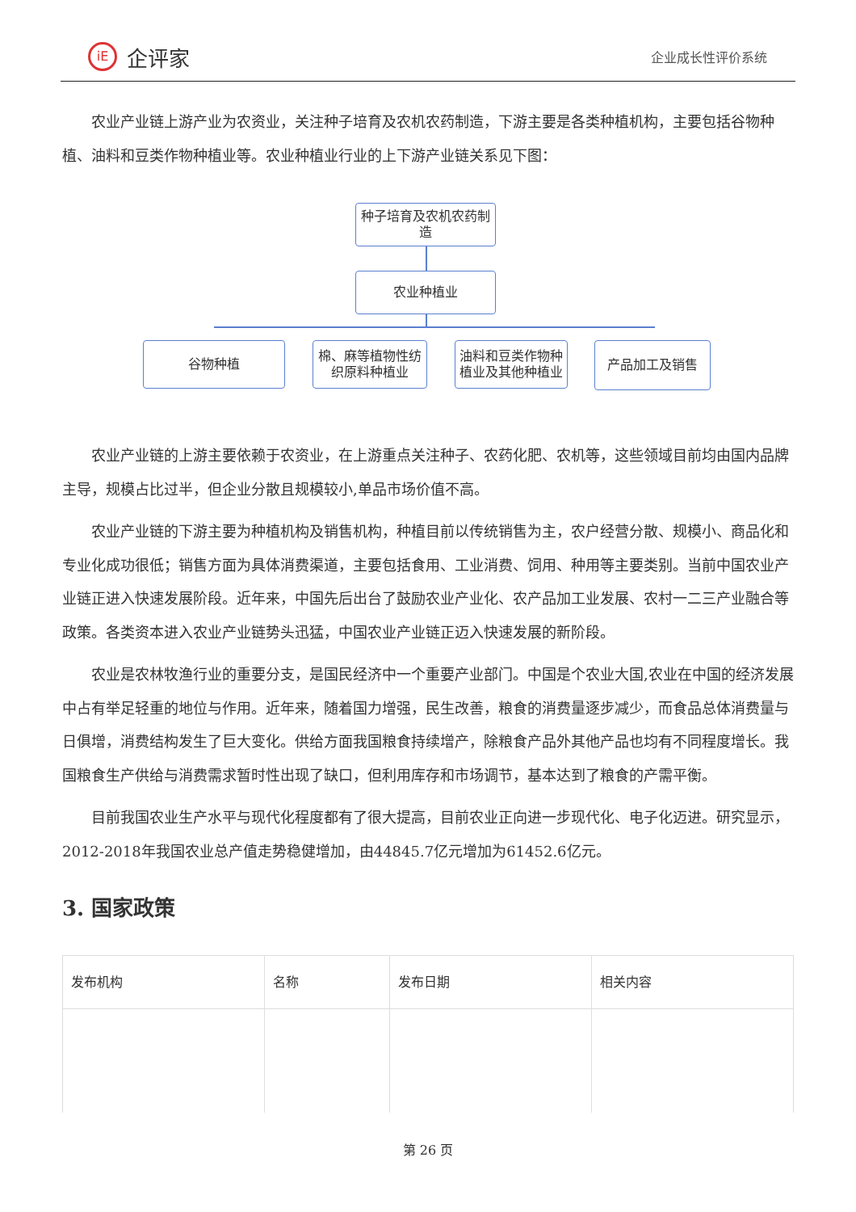iE 企评家
企业成长性评价系统
农业产业链上游产业为农资业，关注种子培育及农机农药制造，下游主要是各类种植机构，主要包括谷物种植、油料和豆类作物种植业等。农业种植业行业的上下游产业链关系见下图：
种子培育及农机农药制造
农业种植业
谷物种植
棉、麻等植物性纺织原料种植业
油料和豆类作物种植业及其他种植业
产品加工及销售
农业产业链的上游主要依赖于农资业，在上游重点关注种子、农药化肥、农机等，这些领域目前均由国内品牌主导，规模占比过半，但企业分散且规模较小,单品市场价值不高。
农业产业链的下游主要为种植机构及销售机构，种植目前以传统销售为主，农户经营分散、规模小、商品化和专业化成功很低；销售方面为具体消费渠道，主要包括食用、工业消费、饲用、种用等主要类别。当前中国农业产业链正进入快速发展阶段。近年来，中国先后出台了鼓励农业产业化、农产品加工业发展、农村一二三产业融合等政策。各类资本进入农业产业链势头迅猛，中国农业产业链正迈入快速发展的新阶段。
农业是农林牧渔行业的重要分支，是国民经济中一个重要产业部门。中国是个农业大国,农业在中国的经济发展中占有举足轻重的地位与作用。近年来，随着国力增强，民生改善，粮食的消费量逐步减少，而食品总体消费量与日俱增，消费结构发生了巨大变化。供给方面我国粮食持续增产，除粮食产品外其他产品也均有不同程度增长。我国粮食生产供给与消费需求暂时性出现了缺口，但利用库存和市场调节，基本达到了粮食的产需平衡。
目前我国农业生产水平与现代化程度都有了很大提高，目前农业正向进一步现代化、电子化迈进。研究显示，2012-2018年我国农业总产值走势稳健增加，由44845.7亿元增加为61452.6亿元。
3. 国家政策
| 发布机构 | 名称 | 发布日期 | 相关内容 |
| --- | --- | --- | --- |
第 26 页